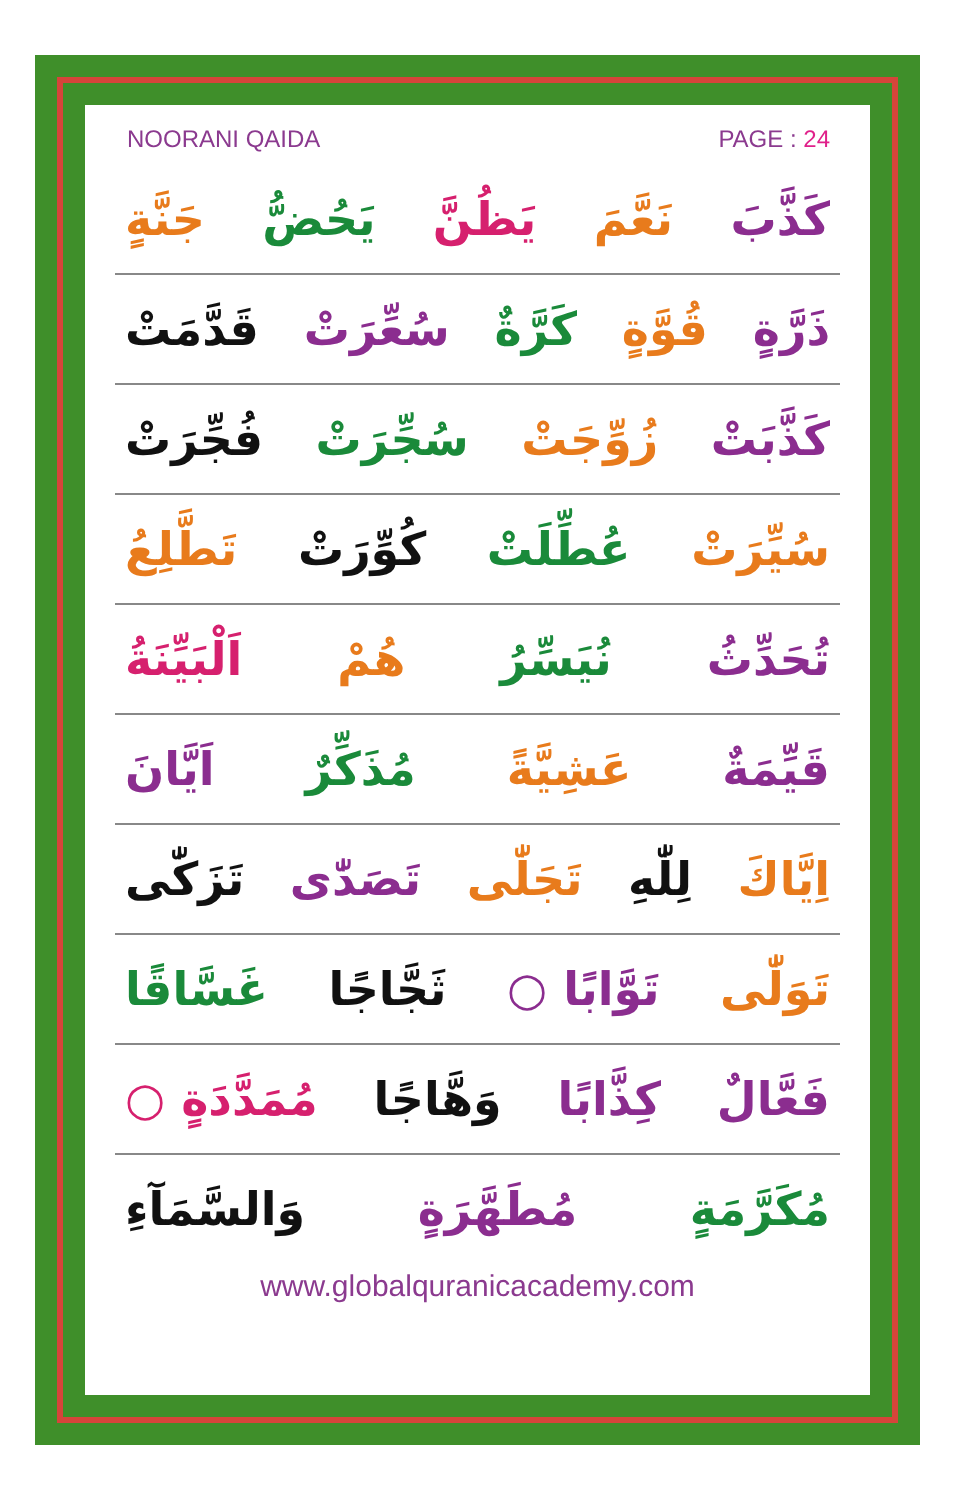NOORANI QAIDA PAGE : 24
كَذَّبَ نَعَّمَ يَظُنَّ يَحُضُّ جَنَّةٍ
ذَرَّةٍ قُوَّةٍ كَرَّةٌ سُعِّرَتْ قَدَّمَتْ
كَذَّبَتْ زُوِّجَتْ سُجِّرَتْ فُجِّرَتْ
سُيِّرَتْ عُطِّلَتْ كُوِّرَتْ تَطَّلِعُ
تُحَدِّثُ نُيَسِّرُ هُمْ اَلْبَيِّنَةُ
قَيِّمَةٌ عَشِيَّةً مُذَكِّرٌ اَيَّانَ
اِيَّاكَ لِلّٰهِ تَجَلّٰى تَصَدّٰى تَزَكّٰى
تَوَلّٰى تَوَّابًا ○ ثَجَّاجًا غَسَّاقًا
فَعَّالٌ كِذَّابًا وَهَّاجًا مُمَدَّدَةٍ ○
مُكَرَّمَةٍ مُطَهَّرَةٍ وَالسَّمَآءِ
www.globalquranicacademy.com